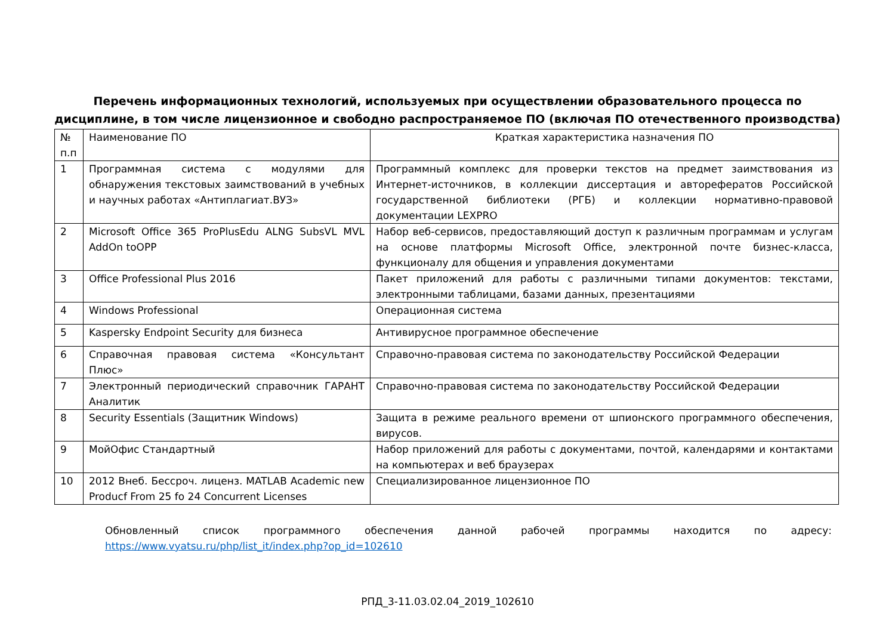Перечень информационных технологий, используемых при осуществлении образовательного процесса по
дисциплине, в том числе лицензионное и свободно распространяемое ПО (включая ПО отечественного производства)
| № п.п | Наименование ПО | Краткая характеристика назначения ПО |
| 1 | Программная система с модулями для обнаружения текстовых заимствований в учебных и научных работах «Антиплагиат.ВУЗ» | Программный комплекс для проверки текстов на предмет заимствования из Интернет-источников, в коллекции диссертация и авторефератов Российской государственной библиотеки (РГБ) и коллекции нормативно-правовой документации LEXPRO |
| 2 | Microsoft Office 365 ProPlusEdu ALNG SubsVL MVL AddOn toOPP | Набор веб-сервисов, предоставляющий доступ к различным программам и услугам на основе платформы Microsoft Office, электронной почте бизнес-класса, функционалу для общения и управления документами |
| 3 | Office Professional Plus 2016 | Пакет приложений для работы с различными типами документов: текстами, электронными таблицами, базами данных, презентациями |
| 4 | Windows Professional | Операционная система |
| 5 | Kaspersky Endpoint Security для бизнеса | Антивирусное программное обеспечение |
| 6 | Справочная правовая система «Консультант Плюс» | Справочно-правовая система по законодательству Российской Федерации |
| 7 | Электронный периодический справочник ГАРАНТ Аналитик | Справочно-правовая система по законодательству Российской Федерации |
| 8 | Security Essentials (Защитник Windows) | Защита в режиме реального времени от шпионского программного обеспечения, вирусов. |
| 9 | МойОфис Стандартный | Набор приложений для работы с документами, почтой, календарями и контактами на компьютерах и веб браузерах |
| 10 | 2012 Внеб. Бессроч. лиценз. MATLAB Academic new Producf From 25 fo 24 Concurrent Licenses | Специализированное лицензионное ПО |
Обновленный список программного обеспечения данной рабочей программы находится по адресу: https://www.vyatsu.ru/php/list_it/index.php?op_id=102610
РПД_3-11.03.02.04_2019_102610